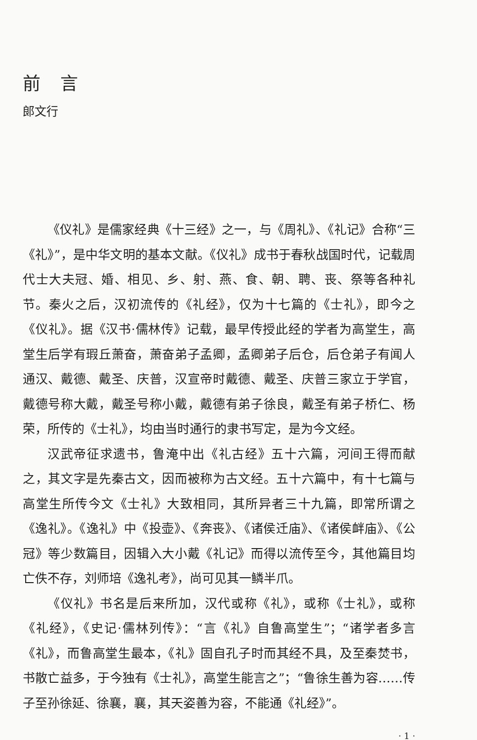前言
郎文行
《仪礼》是儒家经典《十三经》之一，与《周礼》、《礼记》合称“三《礼》”，是中华文明的基本文献。《仪礼》成书于春秋战国时代，记载周代士大夫冠、婚、相见、乡、射、燕、食、朝、聘、丧、祭等各种礼节。秦火之后，汉初流传的《礼经》，仅为十七篇的《士礼》，即今之《仪礼》。据《汉书·儒林传》记载，最早传授此经的学者为高堂生，高堂生后学有瑕丘萧奋，萧奋弟子孟卿，孟卿弟子后仓，后仓弟子有闻人通汉、戴德、戴圣、庆普，汉宣帝时戴德、戴圣、庆普三家立于学官，戴德号称大戴，戴圣号称小戴，戴德有弟子徐良，戴圣有弟子桥仁、杨荣，所传的《士礼》，均由当时通行的隶书写定，是为今文经。
汉武帝征求遗书，鲁淹中出《礼古经》五十六篇，河间王得而献之，其文字是先秦古文，因而被称为古文经。五十六篇中，有十七篇与高堂生所传今文《士礼》大致相同，其所异者三十九篇，即常所谓之《逸礼》。《逸礼》中《投壶》、《奔丧》、《诸侯迁庙》、《诸侯衅庙》、《公冠》等少数篇目，因辑入大小戴《礼记》而得以流传至今，其他篇目均亡佚不存，刘师培《逸礼考》，尚可见其一鳞半爪。
《仪礼》书名是后来所加，汉代或称《礼》，或称《士礼》，或称《礼经》，《史记·儒林列传》：“言《礼》自鲁高堂生”；“诸学者多言《礼》，而鲁高堂生最本，《礼》固自孔子时而其经不具，及至秦焚书，书散亡益多，于今独有《士礼》，高堂生能言之”；“鲁徐生善为容……传子至孙徐延、徐襄，襄，其天姿善为容，不能通《礼经》”。
· 1 ·